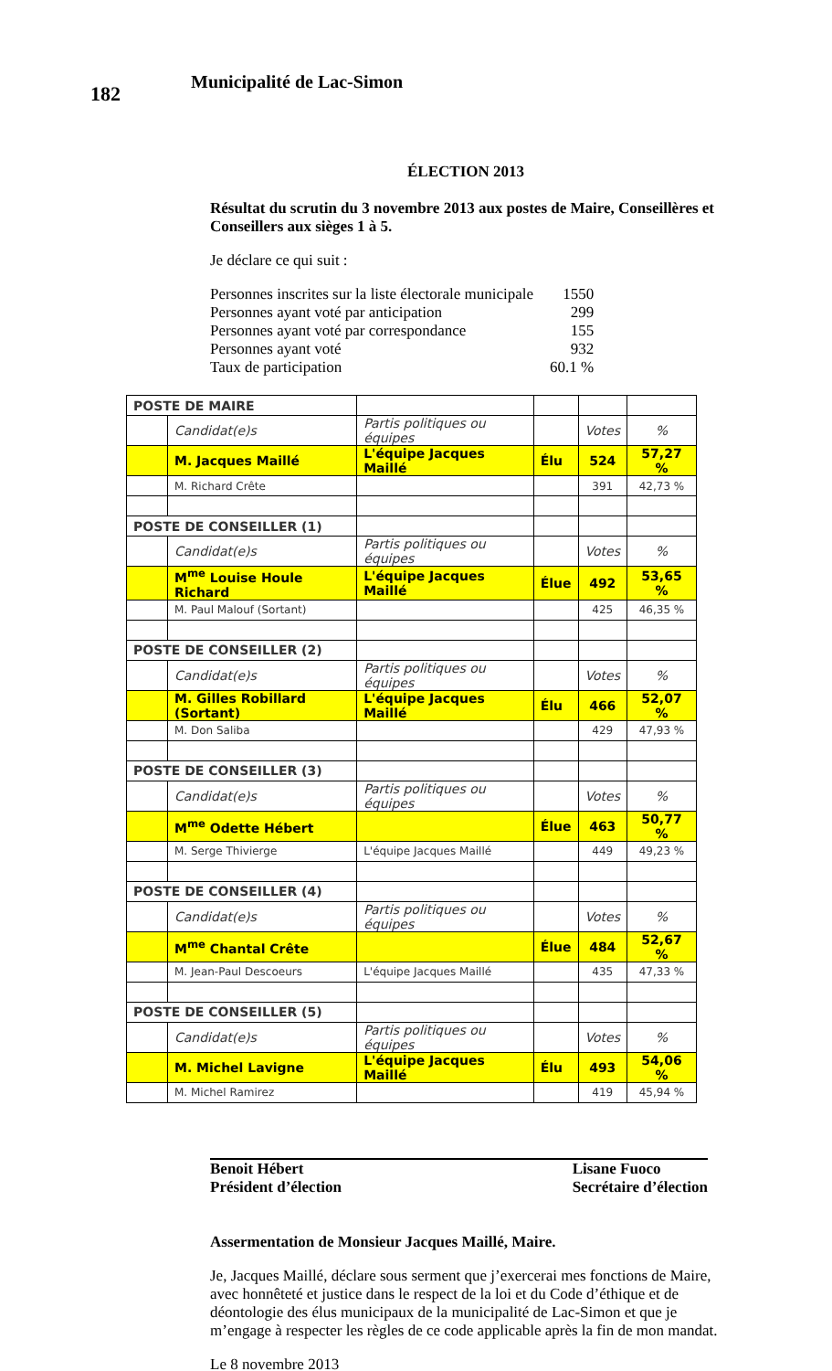182
Municipalité de Lac-Simon
ÉLECTION 2013
Résultat du scrutin du 3 novembre 2013 aux postes de Maire, Conseillères et Conseillers aux sièges 1 à 5.
Je déclare ce qui suit :
| Personnes inscrites sur la liste électorale municipale | 1550 |
| Personnes ayant voté par anticipation | 299 |
| Personnes ayant voté par correspondance | 155 |
| Personnes ayant voté | 932 |
| Taux de participation | 60.1 % |
| POSTE DE MAIRE | | | | | |
| | Candidat(e)s | Partis politiques ou équipes | | Votes | % |
| | M. Jacques Maillé | L'équipe Jacques Maillé | Élu | 524 | 57,27 % |
| | M. Richard Crête | | | 391 | 42,73 % |
| POSTE DE CONSEILLER (1) | | | | | |
| | Candidat(e)s | Partis politiques ou équipes | | Votes | % |
| | M<sup>me</sup> Louise Houle Richard | L'équipe Jacques Maillé | Élue | 492 | 53,65 % |
| | M. Paul Malouf (Sortant) | | | 425 | 46,35 % |
| POSTE DE CONSEILLER (2) | | | | | |
| | Candidat(e)s | Partis politiques ou équipes | | Votes | % |
| | M. Gilles Robillard (Sortant) | L'équipe Jacques Maillé | Élu | 466 | 52,07 % |
| | M. Don Saliba | | | 429 | 47,93 % |
| POSTE DE CONSEILLER (3) | | | | | |
| | Candidat(e)s | Partis politiques ou équipes | | Votes | % |
| | M<sup>me</sup> Odette Hébert | | Élue | 463 | 50,77 % |
| | M. Serge Thivierge | L'équipe Jacques Maillé | | 449 | 49,23 % |
| POSTE DE CONSEILLER (4) | | | | | |
| | Candidat(e)s | Partis politiques ou équipes | | Votes | % |
| | M<sup>me</sup> Chantal Crête | | Élue | 484 | 52,67 % |
| | M. Jean-Paul Descoeurs | L'équipe Jacques Maillé | | 435 | 47,33 % |
| POSTE DE CONSEILLER (5) | | | | | |
| | Candidat(e)s | Partis politiques ou équipes | | Votes | % |
| | M. Michel Lavigne | L'équipe Jacques Maillé | Élu | 493 | 54,06 % |
| | M. Michel Ramirez | | | 419 | 45,94 % |
Benoit Hébert
Président d’élection
Lisane Fuoco
Secrétaire d’élection
Assermentation de Monsieur Jacques Maillé, Maire.
Je, Jacques Maillé, déclare sous serment que j’exercerai mes fonctions de Maire, avec honnêteté et justice dans le respect de la loi et du Code d’éthique et de déontologie des élus municipaux de la municipalité de Lac-Simon et que je m’engage à respecter les règles de ce code applicable après la fin de mon mandat.
Le 8 novembre 2013